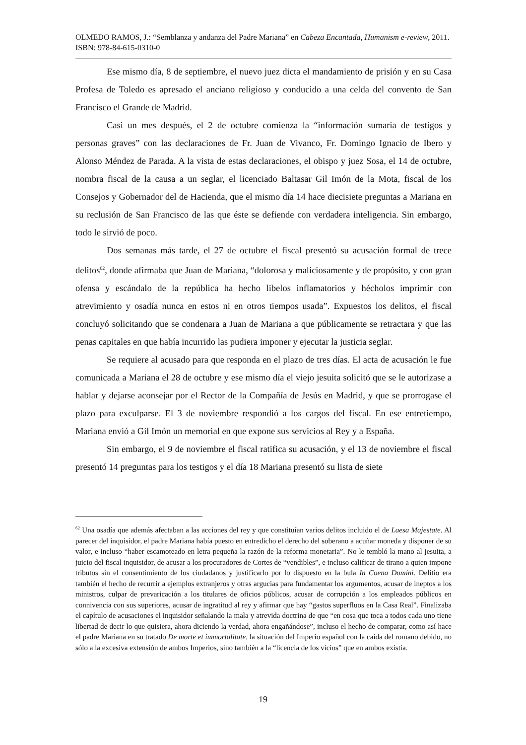OLMEDO RAMOS, J.: “Semblanza y andanza del Padre Mariana” en Cabeza Encantada, Humanism e-review, 2011. ISBN: 978-84-615-0310-0
Ese mismo día, 8 de septiembre, el nuevo juez dicta el mandamiento de prisión y en su Casa Profesa de Toledo es apresado el anciano religioso y conducido a una celda del convento de San Francisco el Grande de Madrid.
Casi un mes después, el 2 de octubre comienza la “información sumaria de testigos y personas graves” con las declaraciones de Fr. Juan de Vivanco, Fr. Domingo Ignacio de Ibero y Alonso Méndez de Parada. A la vista de estas declaraciones, el obispo y juez Sosa, el 14 de octubre, nombra fiscal de la causa a un seglar, el licenciado Baltasar Gil Imón de la Mota, fiscal de los Consejos y Gobernador del de Hacienda, que el mismo día 14 hace diecisiete preguntas a Mariana en su reclusión de San Francisco de las que éste se defiende con verdadera inteligencia. Sin embargo, todo le sirvió de poco.
Dos semanas más tarde, el 27 de octubre el fiscal presentó su acusación formal de trece delitos<sup>62</sup>, donde afirmaba que Juan de Mariana, “dolorosa y maliciosamente y de propósito, y con gran ofensa y escándalo de la república ha hecho libelos inflamatorios y hécholos imprimir con atrevimiento y osadía nunca en estos ni en otros tiempos usada”. Expuestos los delitos, el fiscal concluyó solicitando que se condenara a Juan de Mariana a que públicamente se retractara y que las penas capitales en que había incurrido las pudiera imponer y ejecutar la justicia seglar.
Se requiere al acusado para que responda en el plazo de tres días. El acta de acusación le fue comunicada a Mariana el 28 de octubre y ese mismo día el viejo jesuita solicitó que se le autorizase a hablar y dejarse aconsejar por el Rector de la Compañía de Jesús en Madrid, y que se prorrogase el plazo para exculparse. El 3 de noviembre respondió a los cargos del fiscal. En ese entretiempo, Mariana envió a Gil Imón un memorial en que expone sus servicios al Rey y a España.
Sin embargo, el 9 de noviembre el fiscal ratifica su acusación, y el 13 de noviembre el fiscal presentó 14 preguntas para los testigos y el día 18 Mariana presentó su lista de siete
<sup>62</sup> Una osadía que además afectaban a las acciones del rey y que constituían varios delitos incluido el de Laesa Majestate. Al parecer del inquisidor, el padre Mariana había puesto en entredicho el derecho del soberano a acuñar moneda y disponer de su valor, e incluso “haber escamoteado en letra pequeña la razón de la reforma monetaria”. No le tembló la mano al jesuita, a juicio del fiscal inquisidor, de acusar a los procuradores de Cortes de “vendibles”, e incluso calificar de tirano a quien impone tributos sin el consentimiento de los ciudadanos y justificarlo por lo dispuesto en la bula In Coena Domini. Delitio era también el hecho de recurrir a ejemplos extranjeros y otras argucias para fundamentar los argumentos, acusar de ineptos a los ministros, culpar de prevaricación a los titulares de oficios públicos, acusar de corrupción a los empleados públicos en connivencia con sus superiores, acusar de ingratitud al rey y afirmar que hay “gastos superfluos en la Casa Real”. Finalizaba el capítulo de acusaciones el inquisidor señalando la mala y atrevida doctrina de que “en cosa que toca a todos cada uno tiene libertad de decir lo que quisiera, ahora diciendo la verdad, ahora engañándose”, incluso el hecho de comparar, como así hace el padre Mariana en su tratado De morte et immortalitate, la situación del Imperio español con la caída del romano debido, no sólo a la excesiva extensión de ambos Imperios, sino también a la “licencia de los vicios” que en ambos existía.
19